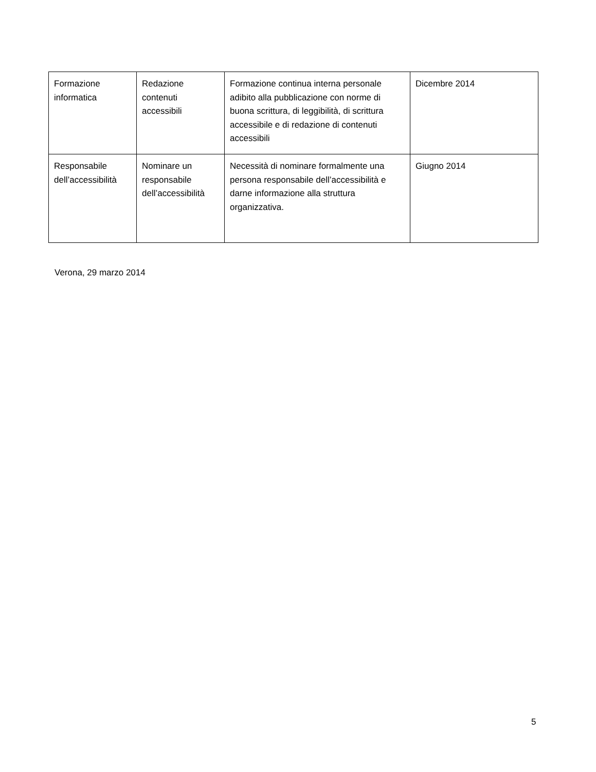| Formazione informatica | Redazione contenuti accessibili | Formazione continua interna personale adibito alla pubblicazione con norme di buona scrittura, di leggibilità, di scrittura accessibile e di redazione di contenuti accessibili | Dicembre 2014 |
| Responsabile dell’accessibilità | Nominare un responsabile dell’accessibilità | Necessità di nominare formalmente una persona responsabile dell’accessibilità e darne informazione alla struttura organizzativa. | Giugno 2014 |
Verona, 29 marzo 2014
5